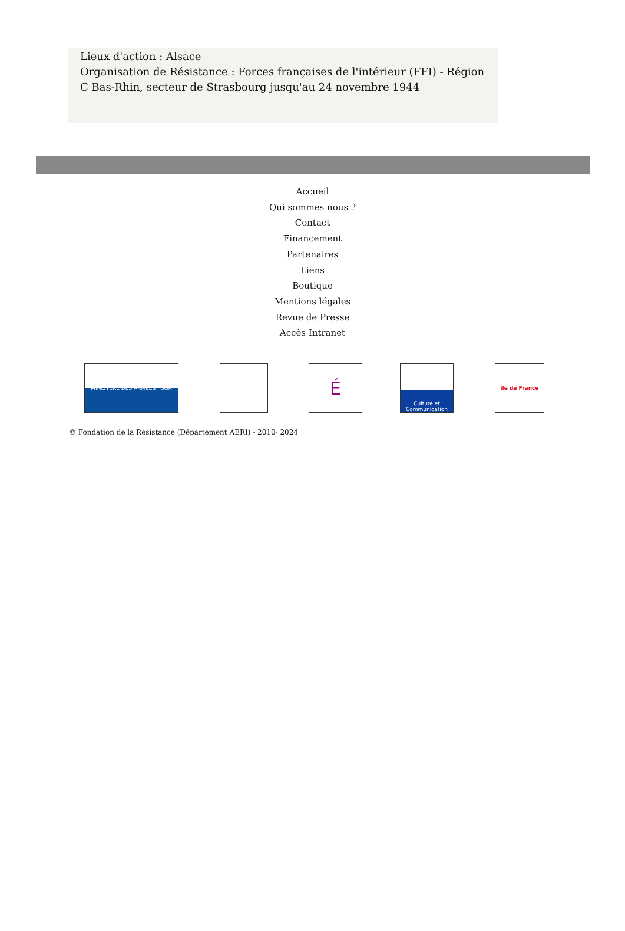Lieux d'action : Alsace
Organisation de Résistance : Forces françaises de l'intérieur (FFI) - Région C Bas-Rhin, secteur de Strasbourg jusqu'au 24 novembre 1944
Accueil
Qui sommes nous ?
Contact
Financement
Partenaires
Liens
Boutique
Mentions légales
Revue de Presse
Accès Intranet
MINISTÈRE DES ARMÉES SGA
É
Culture et Communication
île de France
© Fondation de la Résistance (Département AERI) - 2010- 2024